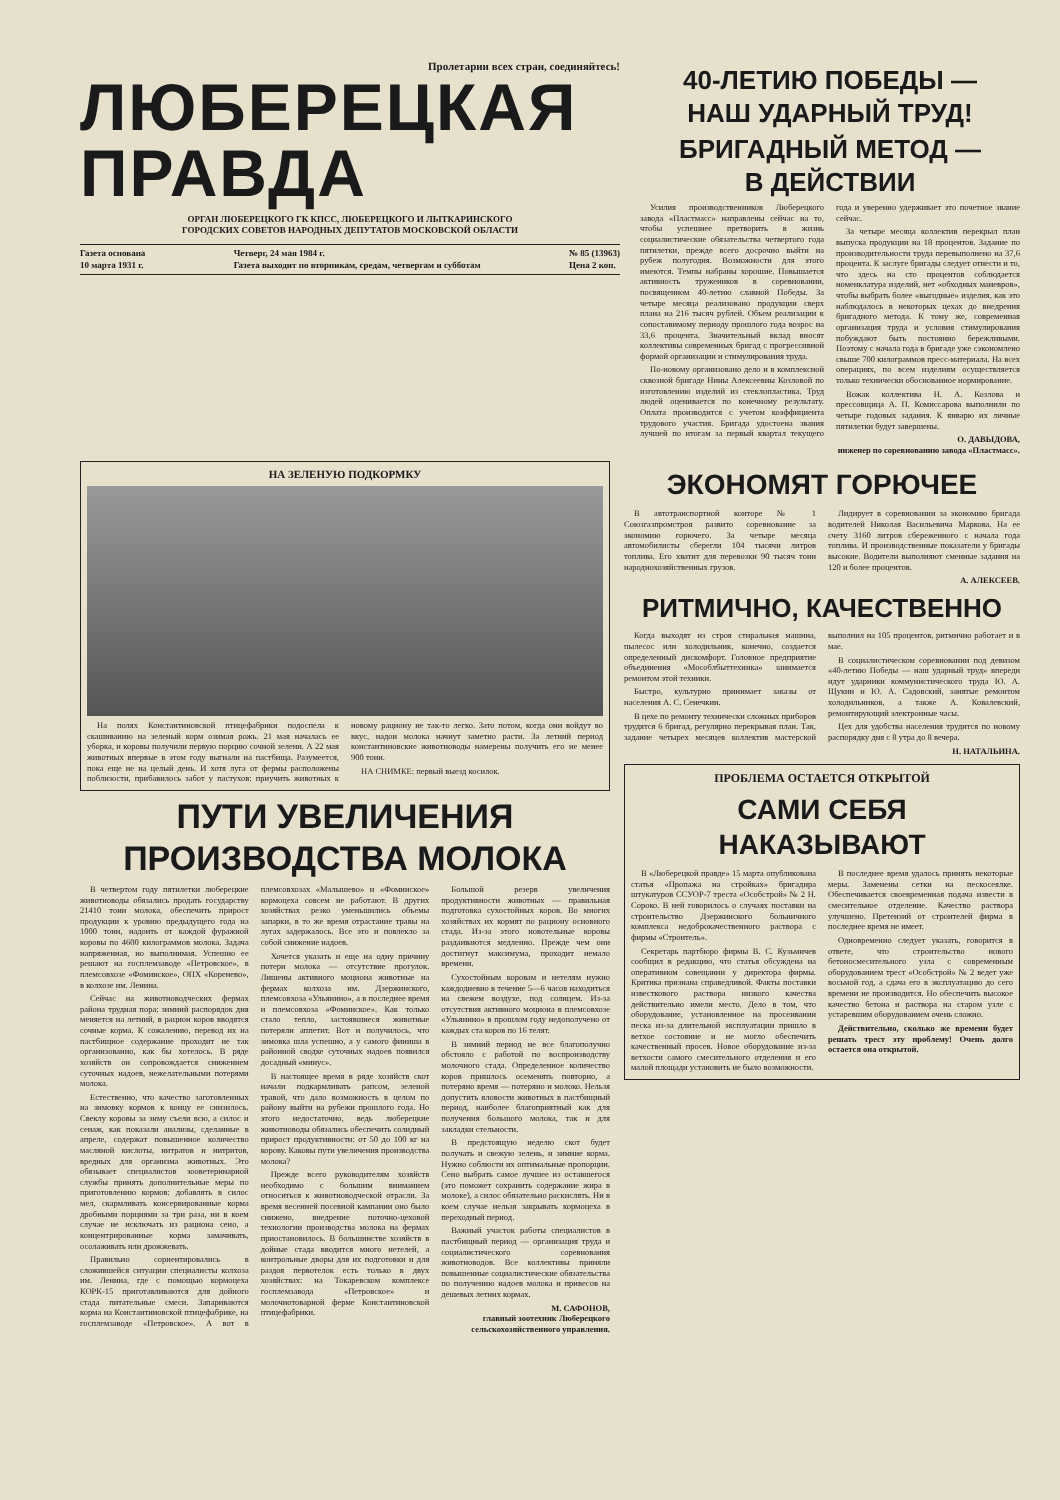Пролетарии всех стран, соединяйтесь!
ЛЮБЕРЕЦКАЯ
ПРАВДА
ОРГАН ЛЮБЕРЕЦКОГО ГК КПСС, ЛЮБЕРЕЦКОГО И ЛЫТКАРИНСКОГО
ГОРОДСКИХ СОВЕТОВ НАРОДНЫХ ДЕПУТАТОВ МОСКОВСКОЙ ОБЛАСТИ
Газета основана
10 марта 1931 г. Четверг, 24 мая 1984 г.
Газета выходит по вторникам, средам, четвергам и субботам № 85 (13963)
Цена 2 коп.
40-ЛЕТИЮ ПОБЕДЫ —
НАШ УДАРНЫЙ ТРУД!
БРИГАДНЫЙ МЕТОД —
В ДЕЙСТВИИ
Усилия производственников Люберецкого завода «Пластмасс» направлены сейчас на то, чтобы успешнее претворить в жизнь социалистические обязательства четвертого года пятилетки, прежде всего досрочно выйти на рубеж полугодия. Возможности для этого имеются. Темпы набраны хорошие. Повышается активность тружеников в соревновании, посвященном 40-летию славной Победы. За четыре месяца реализовано продукции сверх плана на 216 тысяч рублей. Объем реализации к сопоставимому периоду прошлого года возрос на 33,6 процента. Значительный вклад вносят коллективы современных бригад с прогрессивной формой организации и стимулирования труда.
По-новому организовано дело и в комплексной сквозной бригаде Нины Алексеевны Козловой по изготовлению изделий из стеклопластика. Труд людей оценивается по конечному результату. Оплата производится с учетом коэффициента трудового участия. Бригада удостоена звания лучшей по итогам за первый квартал текущего года и уверенно удерживает это почетное звание сейчас.
За четыре месяца коллектив перекрыл план выпуска продукции на 18 процентов. Задание по производительности труда перевыполнено на 37,6 процента. К заслуге бригады следует отнести и то, что здесь на сто процентов соблюдается номенклатура изделий, нет «обходных маневров», чтобы выбрать более «выгодные» изделия, как это наблюдалось в некоторых цехах до внедрения бригадного метода. К тому же, современная организация труда и условия стимулирования побуждают быть постоянно бережливыми. Поэтому с начала года в бригаде уже сэкономлено свыше 700 килограммов пресс-материала. На всех операциях, по всем изделиям осуществляется только технически обоснованное нормирование.
Вожак коллектива Н. А. Козлова и прессовщица А. П. Комиссарова выполнили по четыре годовых задания. К январю их личные пятилетки будут завершены.
О. ДАВЫДОВА,
инженер по соревнованию завода «Пластмасс».
НА ЗЕЛЕНУЮ ПОДКОРМКУ
На полях Константиновской птицефабрики подоспела к скашиванию на зеленый корм озимая рожь. 21 мая началась ее уборка, и коровы получили первую порцию сочной зелени. А 22 мая животных впервые в этом году выгнали на пастбища. Разумеется, пока еще не на целый день. И хотя луга от фермы расположены поблизости, прибавилось забот у пастухов: приучить животных к новому рациону не так-то легко. Зато потом, когда они войдут во вкус, надои молока начнут заметно расти. За летний период константиновские животноводы намерены получить его не менее 900 тонн.
НА СНИМКЕ: первый выезд косилок.
ПУТИ УВЕЛИЧЕНИЯ
ПРОИЗВОДСТВА МОЛОКА
В четвертом году пятилетки люберецкие животноводы обязались продать государству 21410 тонн молока, обеспечить прирост продукции к уровню предыдущего года на 1000 тонн, надоить от каждой фуражной коровы по 4600 килограммов молока. Задача напряженная, но выполнимая. Успешно ее решают на госплемзаводе «Петровское», в племсовхозе «Фоминское», ОПХ «Коренево», в колхозе им. Ленина.
Сейчас на животноводческих фермах района трудная пора: зимний распорядок дня меняется на летний, в рацион коров вводятся сочные корма. К сожалению, перевод их на пастбищное содержание проходит не так организованно, как бы хотелось. В ряде хозяйств он сопровождается снижением суточных надоев, нежелательными потерями молока.
Естественно, что качество заготовленных на зимовку кормов к концу ее снизилось. Свеклу коровы за зиму съели всю, а силос и сенаж, как показали анализы, сделанные в апреле, содержат повышенное количество масляной кислоты, нитратов и нитритов, вредных для организма животных. Это обязывает специалистов зооветеринарной службы принять дополнительные меры по приготовлению кормов: добавлять в силос мел, скармливать консервированные корма дробными порциями за три раза, ни в коем случае не исключать из рациона сено, а концентрированные корма замачивать, осолаживать или дрожжевать.
Правильно сориентировались в сложившейся ситуации специалисты колхоза им. Ленина, где с помощью кормоцеха КОРК-15 приготавливаются для дойного стада питательные смеси. Запариваются корма на Константиновской птицефабрике, на госплемзаводе «Петровское». А вот в племсовхозах «Малышево» и «Фоминское» кормоцеха совсем не работают. В других хозяйствах резко уменьшились объемы запарки, в то же время отрастание травы на лугах задержалось. Все это и повлекло за собой снижение надоев.
Хочется указать и еще на одну причину потери молока — отсутствие прогулок. Лишены активного моциона животные на фермах колхоза им. Дзержинского, племсовхоза «Ульянино», а в последнее время и племсовхоза «Фоминское». Как только стало тепло, застоявшиеся животные потеряли аппетит. Вот и получилось, что зимовка шла успешно, а у самого финиша в районной сводке суточных надоев появился досадный «минус».
В настоящее время в ряде хозяйств скот начали подкармливать рапсом, зеленой травой, что дало возможность в целом по району выйти на рубежи прошлого года. Но этого недостаточно, ведь люберецкие животноводы обязались обеспечить солидный прирост продуктивности: от 50 до 100 кг на корову. Каковы пути увеличения производства молока?
Прежде всего руководителям хозяйств необходимо с большим вниманием относиться к животноводческой отрасли. За время весенней посевной кампании оно было снижено, внедрение поточно-цеховой технологии производства молока на фермах приостановилось. В большинстве хозяйств в дойные стада вводится много нетелей, а контрольные дворы для их подготовки и для раздоя первотелок есть только в двух хозяйствах: на Токаревском комплексе госплемзавода «Петровское» и молочнотоварной ферме Константиновской птицефабрики.
Большой резерв увеличения продуктивности животных — правильная подготовка сухостойных коров. Во многих хозяйствах их кормят по рациону основного стада. Из-за этого новотельные коровы раздаиваются медленно. Прежде чем они достигнут максимума, проходит немало времени.
Сухостойным коровам и нетелям нужно каждодневно в течение 5—6 часов находиться на свежем воздухе, под солнцем. Из-за отсутствия активного моциона в племсовхозе «Ульянино» в прошлом году недополучено от каждых ста коров по 16 телят.
В зимний период не все благополучно обстояло с работой по воспроизводству молочного стада. Определенное количество коров пришлось осеменять повторно, а потеряно время — потеряно и молоко. Нельзя допустить яловости животных в пастбищный период, наиболее благоприятный как для получения большого молока, так и для закладки стельности.
В предстоящую неделю скот будет получать и свежую зелень, и зимние корма. Нужно соблюсти их оптимальные пропорции. Сено выбрать самое лучшее из оставшегося (это поможет сохранить содержание жира в молоке), а силос обязательно раскислять. Ни в коем случае нельзя закрывать кормоцеха в переходный период.
Важный участок работы специалистов в пастбищный период — организация труда и социалистического соревнования животноводов. Все коллективы приняли повышенные социалистические обязательства по получению надоев молока и привесов на дешевых летних кормах.
М. САФОНОВ,
главный зоотехник Люберецкого сельскохозяйственного управления.
ЭКОНОМЯТ ГОРЮЧЕЕ
В автотранспортной конторе № 1 Союзгазпромстроя развито соревнование за экономию горючего. За четыре месяца автомобилисты сберегли 104 тысячи литров топлива. Его хватит для перевозки 90 тысяч тонн народнохозяйственных грузов.
Лидирует в соревновании за экономию бригада водителей Николая Васильевича Маркова. На ее счету 3160 литров сбереженного с начала года топлива. И производственные показатели у бригады высокие. Водители выполняют сменные задания на 120 и более процентов.
А. АЛЕКСЕЕВ.
РИТМИЧНО, КАЧЕСТВЕННО
Когда выходят из строя стиральная машина, пылесос или холодильник, конечно, создается определенный дискомфорт. Головное предприятие объединения «Мособлбыттехника» занимается ремонтом этой техники.
Быстро, культурно принимает заказы от населения А. С. Сенечкин.
В цехе по ремонту технически сложных приборов трудятся 6 бригад, регулярно перекрывая план. Так, задание четырех месяцев коллектив мастерской выполнил на 105 процентов, ритмично работает и в мае.
В социалистическом соревновании под девизом «40-летию Победы — наш ударный труд» впереди идут ударники коммунистического труда Ю. А. Щукин и Ю. А. Садовский, занятые ремонтом холодильников, а также А. Ковалевский, ремонтирующий электронные часы.
Цех для удобства населения трудится по новому распорядку дня с 8 утра до 8 вечера.
Н. НАТАЛЬИНА.
ПРОБЛЕМА ОСТАЕТСЯ ОТКРЫТОЙ
САМИ СЕБЯ
НАКАЗЫВАЮТ
В «Люберецкой правде» 15 марта опубликована статья «Пропажа на стройках» бригадира штукатуров ССУОР-7 треста «Особстрой» № 2 Н. Сороко. В ней говорилось о случаях поставки на строительство Дзержинского больничного комплекса недоброкачественного раствора с фирмы «Строитель».
Секретарь партбюро фирмы В. С. Кузьмичев сообщил в редакцию, что статья обсуждена на оперативном совещании у директора фирмы. Критика признана справедливой. Факты поставки известкового раствора низкого качества действительно имели место. Дело в том, что оборудование, установленное на просеивании песка из-за длительной эксплуатации пришло в ветхое состояние и не могло обеспечить качественный просев. Новое оборудование из-за ветхости самого смесительного отделения и его малой площади установить не было возможности.
В последнее время удалось принять некоторые меры. Заменены сетки на пескосеялке. Обеспечивается своевременная подача извести в смесительное отделение. Качество раствора улучшено. Претензий от строителей фирма в последнее время не имеет.
Одновременно следует указать, говорится в ответе, что строительство нового бетоносмесительного узла с современным оборудованием трест «Особстрой» № 2 ведет уже восьмой год, а сдача его в эксплуатацию до сего времени не производится. Но обеспечить высокое качество бетона и раствора на старом узле с устаревшим оборудованием очень сложно.
Действительно, сколько же времени будет решать трест эту проблему! Очень долго остается она открытой.